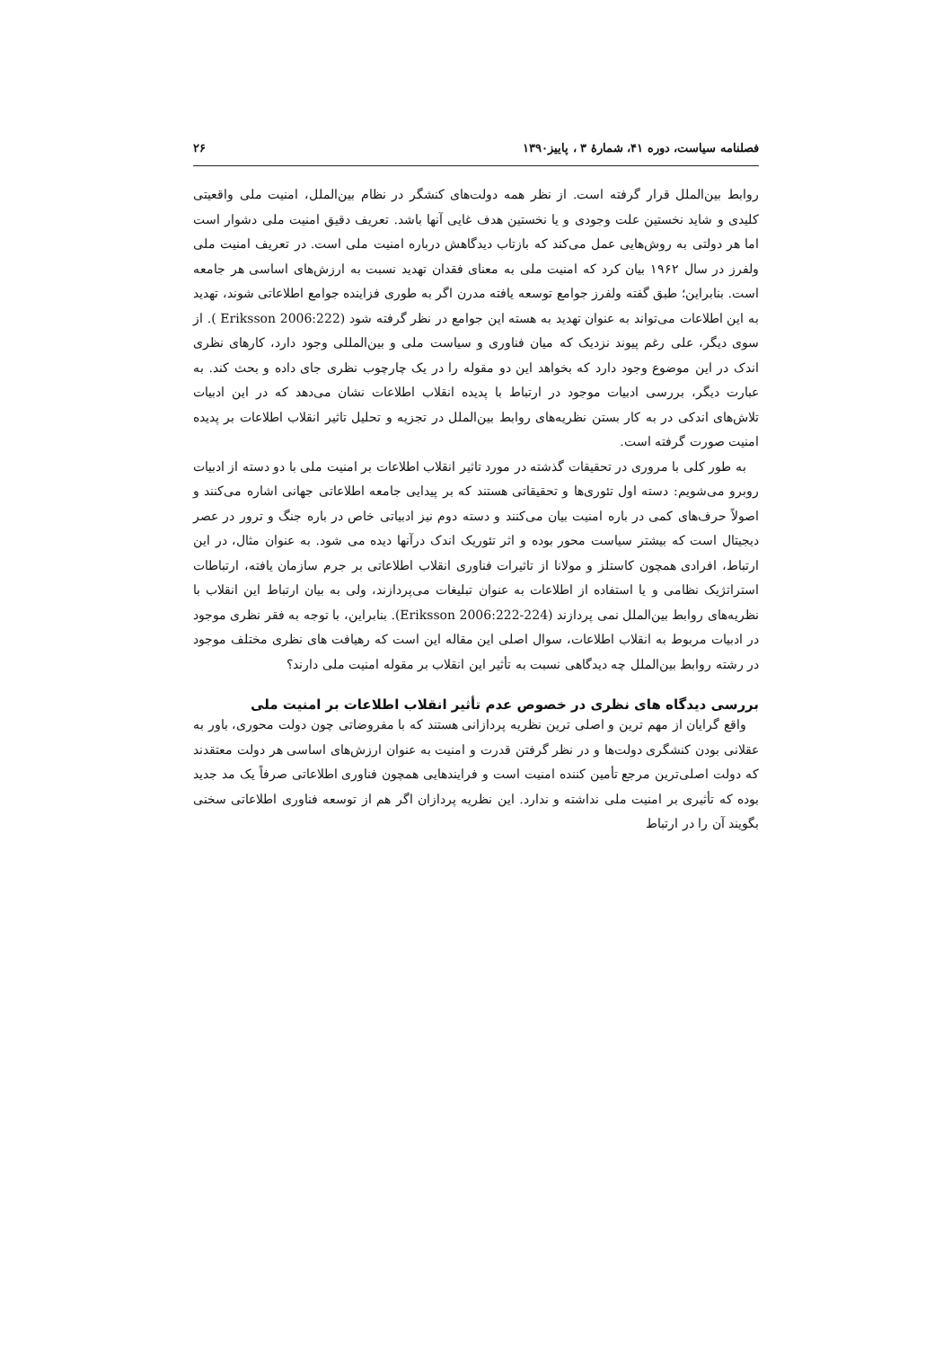فصلنامه سیاست، دوره ۴۱، شمارهٔ ۳ ، پاییز۱۳۹۰ ۲۶
روابط بین‌الملل قرار گرفته است. از نظر همه دولت‌های کنشگر در نظام بین‌الملل، امنیت ملی واقعیتی کلیدی و شاید نخستین علت وجودی و یا نخستین هدف غایی آنها باشد. تعریف دقیق امنیت ملی دشوار است اما هر دولتی به روش‌هایی عمل می‌کند که بازتاب دیدگاهش درباره امنیت ملی است. در تعریف امنیت ملی ولفرز در سال ۱۹۶۲ بیان کرد که امنیت ملی به معنای فقدان تهدید نسبت به ارزش‌های اساسی هر جامعه است. بنابراین؛ طبق گفته ولفرز جوامع توسعه یافته مدرن اگر به طوری فزاینده جوامع اطلاعاتی شوند، تهدید به این اطلاعات می‌تواند به عنوان تهدید به هسته این جوامع در نظر گرفته شود (Eriksson 2006:222 ). از سوی دیگر، علی رغم پیوند نزدیک که میان فناوری و سیاست ملی و بین‌المللی وجود دارد، کارهای نظری اندک در این موضوع وجود دارد که بخواهد این دو مقوله را در یک چارچوب نظری جای داده و بحث کند. به عبارت دیگر، بررسی ادبیات موجود در ارتباط با پدیده انقلاب اطلاعات نشان می‌دهد که در این ادبیات تلاش‌های اندکی در به کار بستن نظریه‌های روابط بین‌الملل در تجزیه و تحلیل تاثیر انقلاب اطلاعات بر پدیده امنیت صورت گرفته است.
به طور کلی با مروری در تحقیقات گذشته در مورد تاثیر انقلاب اطلاعات بر امنیت ملی با دو دسته از ادبیات روبرو می‌شویم: دسته اول تئوری‌ها و تحقیقاتی هستند که بر پیدایی جامعه اطلاعاتی جهانی اشاره می‌کنند و اصولاً حرف‌های کمی در باره امنیت بیان می‌کنند و دسته دوم نیز ادبیاتی خاص در باره جنگ و ترور در عصر دیجیتال است که بیشتر سیاست محور بوده و اثر تئوریک اندک درآنها دیده می شود. به عنوان مثال، در این ارتباط، افرادی همچون کاستلز و مولانا از تاثیرات فناوری انقلاب اطلاعاتی بر جرم سازمان یافته، ارتباطات استراتژیک نظامی و یا استفاده از اطلاعات به عنوان تبلیغات می‌پردازند، ولی به بیان ارتباط این انقلاب با نظریه‌های روابط بین‌الملل نمی پردازند (Eriksson 2006:222-224). بنابراین، با توجه به فقر نظری موجود در ادبیات مربوط به انقلاب اطلاعات، سوال اصلی این مقاله این است که رهیافت های نظری مختلف موجود در رشته روابط بین‌الملل چه دیدگاهی نسبت به تأثیر این انقلاب بر مقوله امنیت ملی دارند؟
بررسی دیدگاه های نظری در خصوص عدم تأثیر انقلاب اطلاعات بر امنیت ملی
واقع گرایان از مهم ترین و اصلی ترین نظریه پردازانی هستند که با مفروضاتی چون دولت محوری، باور به عقلانی بودن کنشگری دولت‌ها و در نظر گرفتن قدرت و امنیت به عنوان ارزش‌های اساسی هر دولت معتقدند که دولت اصلی‌ترین مرجع تأمین کننده امنیت است و فرایندهایی همچون فناوری اطلاعاتی صرفاً یک مد جدید بوده که تأثیری بر امنیت ملی نداشته و ندارد. این نظریه پردازان اگر هم از توسعه فناوری اطلاعاتی سخنی بگویند آن را در ارتباط